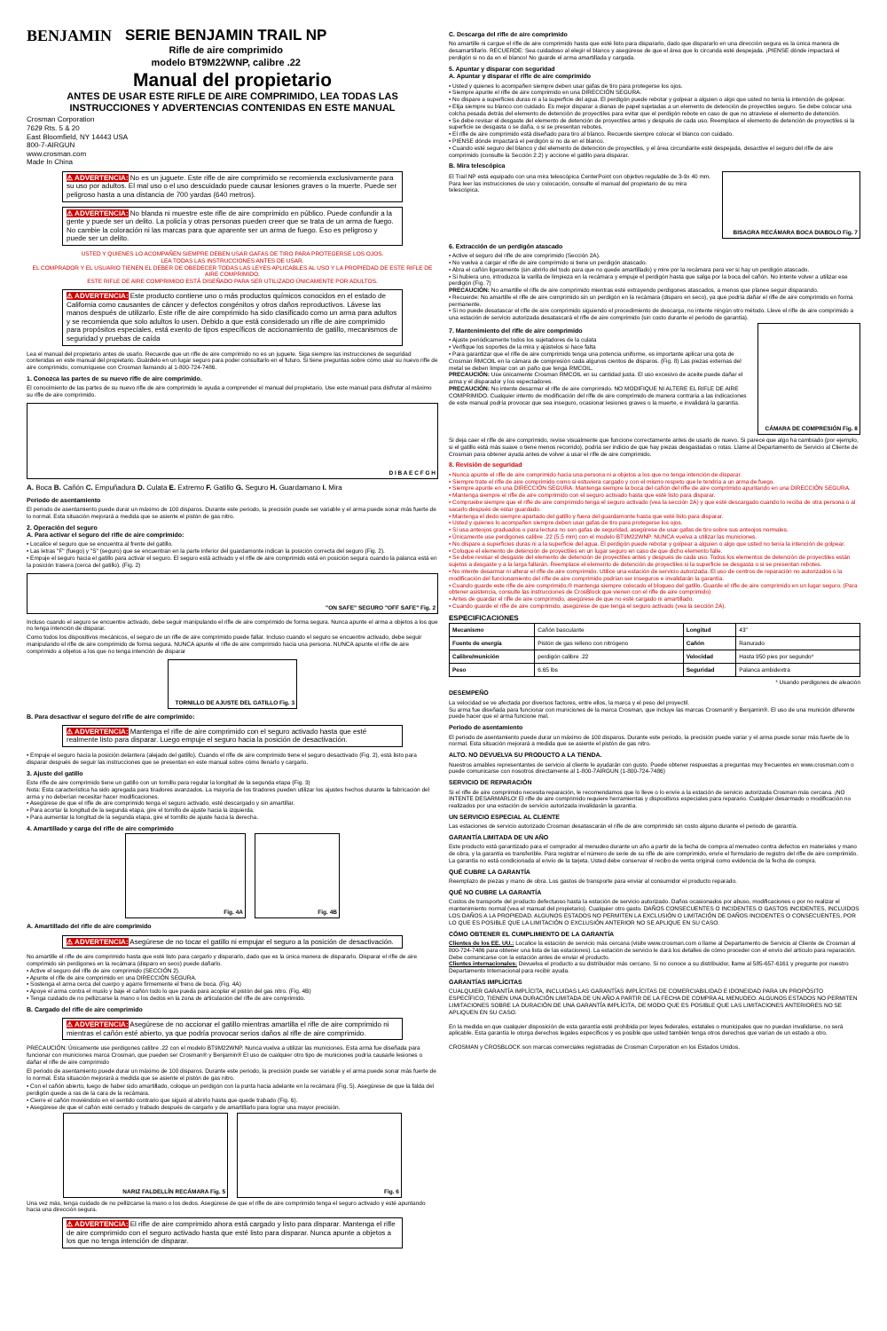BENJAMIN SERIE BENJAMIN TRAIL NP
Rifle de aire comprimido
modelo BT9M22WNP, calibre .22
Manual del propietario
ANTES DE USAR ESTE RIFLE DE AIRE COMPRIMIDO, LEA TODAS LAS INSTRUCCIONES Y ADVERTENCIAS CONTENIDAS EN ESTE MANUAL
Crosman Corporation
7629 Rts. 5 & 20
East Bloomfield, NY 14443 USA
800-7-AIRGUN
www.crosman.com
Made In China
⚠ ADVERTENCIA: No es un juguete. Este rifle de aire comprimido se recomienda exclusivamente para su uso por adultos. El mal uso o el uso descuidado puede causar lesiones graves o la muerte. Puede ser peligroso hasta a una distancia de 700 yardas (640 metros).
⚠ ADVERTENCIA: No blanda ni muestre este rifle de aire comprimido en público. Puede confundir a la gente y puede ser un delito. La policía y otras personas pueden creer que se trata de un arma de fuego. No cambie la coloración ni las marcas para que aparente ser un arma de fuego. Eso es peligroso y puede ser un delito.
USTED Y QUIENES LO ACOMPAÑEN SIEMPRE DEBEN USAR GAFAS DE TIRO PARA PROTEGERSE LOS OJOS.
LEA TODAS LAS INSTRUCCIONES ANTES DE USAR.
EL COMPRADOR Y EL USUARIO TIENEN EL DEBER DE OBEDECER TODAS LAS LEYES APLICABLES AL USO Y LA PROPIEDAD DE ESTE RIFLE DE AIRE COMPRIMIDO.
ESTE RIFLE DE AIRE COMPRIMIDO ESTÁ DISEÑADO PARA SER UTILIZADO ÚNICAMENTE POR ADULTOS.
⚠ ADVERTENCIA: Este producto contiene uno o más productos químicos conocidos en el estado de California como causantes de cáncer y defectos congénitos y otros daños reproductivos. Lávese las manos después de utilizarlo. Este rifle de aire comprimido ha sido clasificado como un arma para adultos y se recomienda que solo adultos lo usen. Debido a que está considerado un rifle de aire comprimido para propósitos especiales, está exento de tipos específicos de accionamiento de gatillo, mecanismos de seguridad y pruebas de caída
Lea el manual del propietario antes de usarlo. Recuerde que un rifle de aire comprimido no es un juguete. Siga siempre las instrucciones de seguridad contenidas en este manual del propietario. Guárdelo en un lugar seguro para poder consultarlo en el futuro. Si tiene preguntas sobre cómo usar su nuevo rifle de aire comprimido, comuníquese con Crosman llamando al 1-800-724-7486.
1. Conozca las partes de su nuevo rifle de aire comprimido.
El conocimiento de las partes de su nuevo rifle de aire comprimido le ayuda a comprender el manual del propietario. Use este manual para disfrutar al máximo su rifle de aire comprimido.
D I B A E C F G H
A. Boca B. Cañón C. Empuñadura D. Culata E. Extremo F. Gatillo G. Seguro H. Guardamano I. Mira
Periodo de asentamiento
El periodo de asentamiento puede durar un máximo de 100 disparos. Durante este periodo, la precisión puede ser variable y el arma puede sonar más fuerte de lo normal. Esta situación mejorará a medida que se asiente el pistón de gas nitro.
2. Operación del seguro
A. Para activar el seguro del rifle de aire comprimido:
• Localice el seguro que se encuentra al frente del gatillo.
• Las letras "F" (fuego) y "S" (seguro) que se encuentran en la parte inferior del guardamonte indican la posición correcta del seguro (Fig. 2).
• Empuje el seguro hacia el gatillo para activar el seguro. El seguro está activado y el rifle de aire comprimido está en posición segura cuando la palanca está en la posición trasera (cerca del gatillo). (Fig. 2)
"ON SAFE" SEGURO "OFF SAFE" Fig. 2
Incluso cuando el seguro se encuentre activado, debe seguir manipulando el rifle de aire comprimido de forma segura. Nunca apunte el arma a objetos a los que no tenga intención de disparar.
Como todos los dispositivos mecánicos, el seguro de un rifle de aire comprimido puede fallar. Incluso cuando el seguro se encuentre activado, debe seguir manipulando el rifle de aire comprimido de forma segura. NUNCA apunte el rifle de aire comprimido hacia una persona. NUNCA apunte el rifle de aire comprimido a objetos a los que no tenga intención de disparar
TORNILLO DE AJUSTE DEL GATILLO Fig. 3
B. Para desactivar el seguro del rifle de aire comprimido:
⚠ ADVERTENCIA: Mantenga el rifle de aire comprimido con el seguro activado hasta que esté realmente listo para disparar. Luego empuje el seguro hacia la posición de desactivación.
• Empuje el seguro hacia la posición delantera (alejado del gatillo). Cuando el rifle de aire comprimido tiene el seguro desactivado (Fig. 2), está listo para disparar después de seguir las instrucciones que se presentan en este manual sobre cómo llenarlo y cargarlo.
3. Ajuste del gatillo
Este rifle de aire comprimido tiene un gatillo con un tornillo para regular la longitud de la segunda etapa (Fig. 3)
Nota: Esta característica ha sido agregada para tiradores avanzados. La mayoría de los tiradores pueden utilizar los ajustes hechos durante la fabricación del arma y no deberían necesitar hacer modificaciones.
• Asegúrese de que el rifle de aire comprimido tenga el seguro activado, esté descargado y sin amartillar.
• Para acortar la longitud de la segunda etapa, gire el tornillo de ajuste hacia la izquierda.
• Para aumentar la longitud de la segunda etapa, gire el tornillo de ajuste hacia la derecha.
4. Amartillado y carga del rifle de aire comprimido
Fig. 4A Fig. 4B
A. Amartillado del rifle de aire comprimido
⚠ ADVERTENCIA: Asegúrese de no tocar el gatillo ni empujar el seguro a la posición de desactivación.
No amartille el rifle de aire comprimido hasta que esté listo para cargarlo y dispararlo, dado que es la única manera de dispararlo. Disparar el rifle de aire comprimido sin perdigones en la recámara (disparo en seco) puede dañarlo.
• Active el seguro del rifle de aire comprimido (SECCIÓN 2).
• Apunte el rifle de aire comprimido en una DIRECCIÓN SEGURA.
• Sostenga el arma cerca del cuerpo y agarre firmemente el freno de boca. (Fig. 4A)
• Apoye el arma contra el muslo y baje el cañón todo lo que pueda para acoplar el pistón del gas nitro. (Fig. 4B)
• Tenga cuidado de no pellizcarse la mano o los dedos en la zona de articulación del rifle de aire comprimido.
B. Cargado del rifle de aire comprimido
⚠ ADVERTENCIA: Asegúrese de no accionar el gatillo mientras amartilla el rifle de aire comprimido ni mientras el cañón esté abierto, ya que podría provocar serios daños al rifle de aire comprimido.
PRECAUCIÓN: Únicamente use perdigones calibre .22 con el modelo BT9M22WNP. Nunca vuelva a utilizar las municiones. Esta arma fue diseñada para funcionar con municiones marca Crosman, que pueden ser Crosman® y Benjamin® El uso de cualquier otro tipo de municiones podría causarle lesiones o dañar el rifle de aire comprimido
El periodo de asentamiento puede durar un máximo de 100 disparos. Durante este periodo, la precisión puede ser variable y el arma puede sonar más fuerte de lo normal. Esta situación mejorará a medida que se asiente el pistón de gas nitro.
• Con el cañón abierto, luego de haber sido amartillado, coloque un perdigón con la punta hacia adelante en la recámara (Fig. 5). Asegúrese de que la falda del perdigón quede a ras de la cara de la recámara.
• Cierre el cañón moviéndolo en el sentido contrario que siguió al abrirlo hasta que quede trabado (Fig. 6).
• Asegúrese de que el cañón esté cerrado y trabado después de cargarlo y de amartillarlo para lograr una mayor precisión.
NARIZ FALDELLÍN RECÁMARA Fig. 5 Fig. 6
Una vez más, tenga cuidado de no pellizcarse la mano o los dedos. Asegúrese de que el rifle de aire comprimido tenga el seguro activado y esté apuntando hacia una dirección segura.
⚠ ADVERTENCIA: El rifle de aire comprimido ahora está cargado y listo para disparar. Mantenga el rifle de aire comprimido con el seguro activado hasta que esté listo para disparar. Nunca apunte a objetos a los que no tenga intención de disparar.
C. Descarga del rifle de aire comprimido
No amartille ni cargue el rifle de aire comprimido hasta que esté listo para dispararlo, dado que dispararlo en una dirección segura es la única manera de desamartillarlo. RECUERDE: Sea cuidadoso al elegir el blanco y asegúrese de que el área que lo circunda esté despejada. ¡PIENSE dónde impactará el perdigón si no da en el blanco! No guarde el arma amartillada y cargada.
5. Apuntar y disparar con seguridad
A. Apuntar y disparar el rifle de aire comprimido
• Usted y quienes lo acompañen siempre deben usar gafas de tiro para protegerse los ojos.
• Siempre apunte el rifle de aire comprimido en una DIRECCIÓN SEGURA.
• No dispare a superficies duras ni a la superficie del agua. El perdigón puede rebotar y golpear a alguien o algo que usted no tenía la intención de golpear.
• Elija siempre su blanco con cuidado. Es mejor disparar a dianas de papel sujetadas a un elemento de detención de proyectiles seguro. Se debe colocar una colcha pesada detrás del elemento de detención de proyectiles para evitar que el perdigón rebote en caso de que no atraviese el elemento de detención.
• Se debe revisar el desgaste del elemento de detención de proyectiles antes y después de cada uso. Reemplace el elemento de detención de proyectiles si la superficie se desgasta o se daña, o si se presentan rebotes.
• El rifle de aire comprimido está diseñado para tiro al blanco. Recuerde siempre colocar el blanco con cuidado.
• PIENSE dónde impactará el perdigón si no da en el blanco.
• Cuando esté seguro del blanco y del elemento de detención de proyectiles, y el área circundante esté despejada, desactive el seguro del rifle de aire comprimido (consulte la Sección 2.2) y accione el gatillo para disparar.
B. Mira telescópica
El Trail NP está equipado con una mira telescópica CenterPoint con objetivo regulable de 3-9x 40 mm. Para leer las instrucciones de uso y colocación, consulte el manual del propietario de su mira telescópica.
BISAGRA RECÁMARA BOCA DIABOLO Fig. 7
6. Extracción de un perdigón atascado
• Active el seguro del rifle de aire comprimido (Sección 2A).
• No vuelva a cargar el rifle de aire comprimido si tiene un perdigón atascado.
• Abra el cañón ligeramente (sin abrirlo del todo para que no quede amartillado) y mire por la recámara para ver si hay un perdigón atascado.
• Si hubiera uno, introduzca la varilla de limpieza en la recámara y empuje el perdigón hasta que salga por la boca del cañón. No intente volver a utilizar ese perdigón (Fig. 7)
PRECAUCIÓN: No amartille el rifle de aire comprimido mientras esté extrayendo perdigones atascados, a menos que planee seguir disparando.
• Recuerde: No amartille el rifle de aire comprimido sin un perdigón en la recámara (disparo en seco), ya que podría dañar el rifle de aire comprimido en forma permanente.
• Si no puede desatascar el rifle de aire comprimido siguiendo el procedimiento de descarga, no intente ningún otro método. Lleve el rifle de aire comprimido a una estación de servicio autorizada desatascará el rifle de aire comprimido (sin costo durante el periodo de garantía).
7. Mantenimiento del rifle de aire comprimido
• Ajuste periódicamente todos los sujetadores de la culata
• Verifique los soportes de la mira y ajústelos si hace falta
• Para garantizar que el rifle de aire comprimido tenga una potencia uniforme, es importante aplicar una gota de Crosman RMCOIL en la cámara de compresión cada algunos cientos de disparos. (Fig. 8) Las piezas externas del metal se deben limpiar con un paño que tenga RMCOIL.
PRECAUCIÓN: Use únicamente Crosman RMCOIL en su cantidad justa. El uso excesivo de aceite puede dañar el arma y el disparador y los espectadores.
PRECAUCIÓN: No intente desarmar el rifle de aire comprimido. NO MODIFIQUE NI ALTERE EL RIFLE DE AIRE COMPRIMIDO. Cualquier intento de modificación del rifle de aire comprimido de manera contraria a las indicaciones de este manual podría provocar que sea inseguro, ocasionar lesiones graves o la muerte, e invalidará la garantía.
CÁMARA DE COMPRESIÓN Fig. 8
Si deja caer el rifle de aire comprimido, revise visualmente que funcione correctamente antes de usarlo de nuevo. Si parece que algo ha cambiado (por ejemplo, si el gatillo está más suave o tiene menos recorrido), podría ser indicio de que hay piezas desgastadas o rotas. Llame al Departamento de Servicio al Cliente de Crosman para obtener ayuda antes de volver a usar el rifle de aire comprimido.
8. Revisión de seguridad
• Nunca apunte el rifle de aire comprimido hacia una persona ni a objetos a los que no tenga intención de disparar.
• Siempre trate el rifle de aire comprimido como si estuviera cargado y con el mismo respeto que le tendría a un arma de fuego.
• Siempre apunte en una DIRECCIÓN SEGURA. Mantenga siempre la boca del cañón del rifle de aire comprimido apuntando en una DIRECCIÓN SEGURA.
• Mantenga siempre el rifle de aire comprimido con el seguro activado hasta que esté listo para disparar.
• Compruebe siempre que el rifle de aire comprimido tenga el seguro activado (vea la sección 2A) y que esté descargado cuando lo reciba de otra persona o al sacarlo después de estar guardado.
• Mantenga el dedo siempre apartado del gatillo y fuera del guardamonte hasta que esté listo para disparar.
• Usted y quienes lo acompañen siempre deben usar gafas de tiro para protegerse los ojos.
• Si usa anteojos graduados o para lectura no son gafas de seguridad, asegúrese de usar gafas de tiro sobre sus anteojos normales.
• Únicamente use perdigones calibre .22 (5.5 mm) con el modelo BT9M22WNP. NUNCA vuelva a utilizar las municiones.
• No dispare a superficies duras ni a la superficie del agua. El perdigón puede rebotar y golpear a alguien o algo que usted no tenía la intención de golpear.
• Coloque el elemento de detención de proyectiles en un lugar seguro en caso de que dicho elemento falle.
• Se debe revisar el desgaste del elemento de detención de proyectiles antes y después de cada uso. Todos los elementos de detención de proyectiles están sujetos a desgaste y a la larga fallarán. Reemplace el elemento de detención de proyectiles si la superficie se desgasta o si se presentan rebotes.
• No intente desarmar ni alterar el rifle de aire comprimido. Utilice una estación de servicio autorizada. El uso de centros de reparación no autorizados o la modificación del funcionamiento del rifle de aire comprimido podrían ser inseguros e invalidarán la garantía.
• Cuando guarde este rifle de aire comprimido,® mantenga siempre colocado el bloqueo del gatillo. Guarde el rifle de aire comprimido en un lugar seguro. (Para obtener asistencia, consulte las instrucciones de CrosBlock que vienen con el rifle de aire comprimido)
• Antes de guardar el rifle de aire comprimido, asegúrese de que no esté cargado ni amartillado.
• Cuando guarde el rifle de aire comprimido, asegúrese de que tenga el seguro activado (vea la sección 2A).
ESPECIFICACIONES
| Mecanismo | Cañón basculante | Longitud | 43" |
| Fuente de energía | Pistón de gas relleno con nitrógeno | Cañón | Ranurado |
| Calibre/munición | perdigón calibre .22 | Velocidad | Hasta 950 pies por segundo* |
| Peso | 6.65 lbs | Seguridad | Palanca ambidextra |
* Usando perdigones de aleación
DESEMPEÑO
La velocidad se ve afectada por diversos factores, entre ellos, la marca y el peso del proyectil.
Su arma fue diseñada para funcionar con municiones de la marca Crosman, que incluye las marcas Crosman® y Benjamin®. El uso de una munición diferente puede hacer que el arma funcione mal.
Periodo de asentamiento
El periodo de asentamiento puede durar un máximo de 100 disparos. Durante este periodo, la precisión puede variar y el arma puede sonar más fuerte de lo normal. Esta situación mejorará a medida que se asiente el pistón de gas nitro.
ALTO. NO DEVUELVA SU PRODUCTO A LA TIENDA.
Nuestros amables representantes de servicio al cliente le ayudarán con gusto. Puede obtener respuestas a preguntas muy frecuentes en www.crosman.com o puede comunicarse con nosotros directamente al 1-800-7AIRGUN (1-800-724-7486)
SERVICIO DE REPARACIÓN
Si el rifle de aire comprimido necesita reparación, le recomendamos que lo lleve o lo envíe a la estación de servicio autorizada Crosman más cercana. ¡NO INTENTE DESARMARLO! El rifle de aire comprimido requiere herramientas y dispositivos especiales para reparario. Cualquier desarmado o modificación no realizados por una estación de servicio autorizada invalidarán la garantía.
UN SERVICIO ESPECIAL AL CLIENTE
Las estaciones de servicio autorizado Crosman desatascarán el rifle de aire comprimido sin costo alguno durante el periodo de garantía.
GARANTÍA LIMITADA DE UN AÑO
Este producto está garantizado para el comprador al menudeo durante un año a partir de la fecha de compra al menudeo contra defectos en materiales y mano de obra, y la garantía es transferible. Para registrar el número de serie de su rifle de aire comprimido, envíe el formulario de registro del rifle de aire comprimido. La garantía no está condicionada al envío de la tarjeta. Usted debe conservar el recibo de venta original como evidencia de la fecha de compra.
QUÉ CUBRE LA GARANTÍA
Reemplazo de piezas y mano de obra. Los gastos de transporte para enviar al consumidor el producto reparado.
QUÉ NO CUBRE LA GARANTÍA
Costos de transporte del producto defectuoso hasta la estación de servicio autorizado. Daños ocasionados por abuso, modificaciones o por no realizar el mantenimiento normal (vea el manual del propietario). Cualquier otro gasto. DAÑOS CONSECUENTES O INCIDENTES O GASTOS INCIDENTES, INCLUIDOS LOS DAÑOS A LA PROPIEDAD. ALGUNOS ESTADOS NO PERMITEN LA EXCLUSIÓN O LIMITACIÓN DE DAÑOS INCIDENTES O CONSECUENTES, POR LO QUE ES POSIBLE QUE LA LIMITACIÓN O EXCLUSIÓN ANTERIOR NO SE APLIQUE EN SU CASO.
CÓMO OBTENER EL CUMPLIMIENTO DE LA GARANTÍA
Clientes de los EE. UU.: Localice la estación de servicio más cercana (visite www.crosman.com o llame al Departamento de Servicio al Cliente de Crosman al 800-724-7486 para obtener una lista de las estaciones). La estación de servicio le dará los detalles de cómo proceder con el envío del artículo para reparación. Debe comunicarse con la estación antes de enviar el producto.
Clientes internacionales: Devuelva el producto a su distribuidor más cercano. Si no conoce a su distribuidor, llame al 585-657-6161 y pregunte por nuestro Departamento Internacional para recibir ayuda.
GARANTÍAS IMPLÍCITAS
CUALQUIER GARANTÍA IMPLÍCITA, INCLUIDAS LAS GARANTÍAS IMPLÍCITAS DE COMERCIABILIDAD E IDONEIDAD PARA UN PROPÓSITO ESPECÍFICO, TIENEN UNA DURACIÓN LIMITADA DE UN AÑO A PARTIR DE LA FECHA DE COMPRA AL MENUDEO. ALGUNOS ESTADOS NO PERMITEN LIMITACIONES SOBRE LA DURACIÓN DE UNA GARANTÍA IMPLÍCITA, DE MODO QUE ES POSIBLE QUE LAS LIMITACIONES ANTERIORES NO SE APLIQUEN EN SU CASO.
En la medida en que cualquier disposición de esta garantía esté prohibida por leyes federales, estatales o municipales que no puedan invalidarse, no será aplicable. Esta garantía le otorga derechos legales específicos y es posible que usted también tenga otros derechos que varían de un estado a otro.
CROSMAN y CROSBLOCK son marcas comerciales registradas de Crosman Corporation en los Estados Unidos.